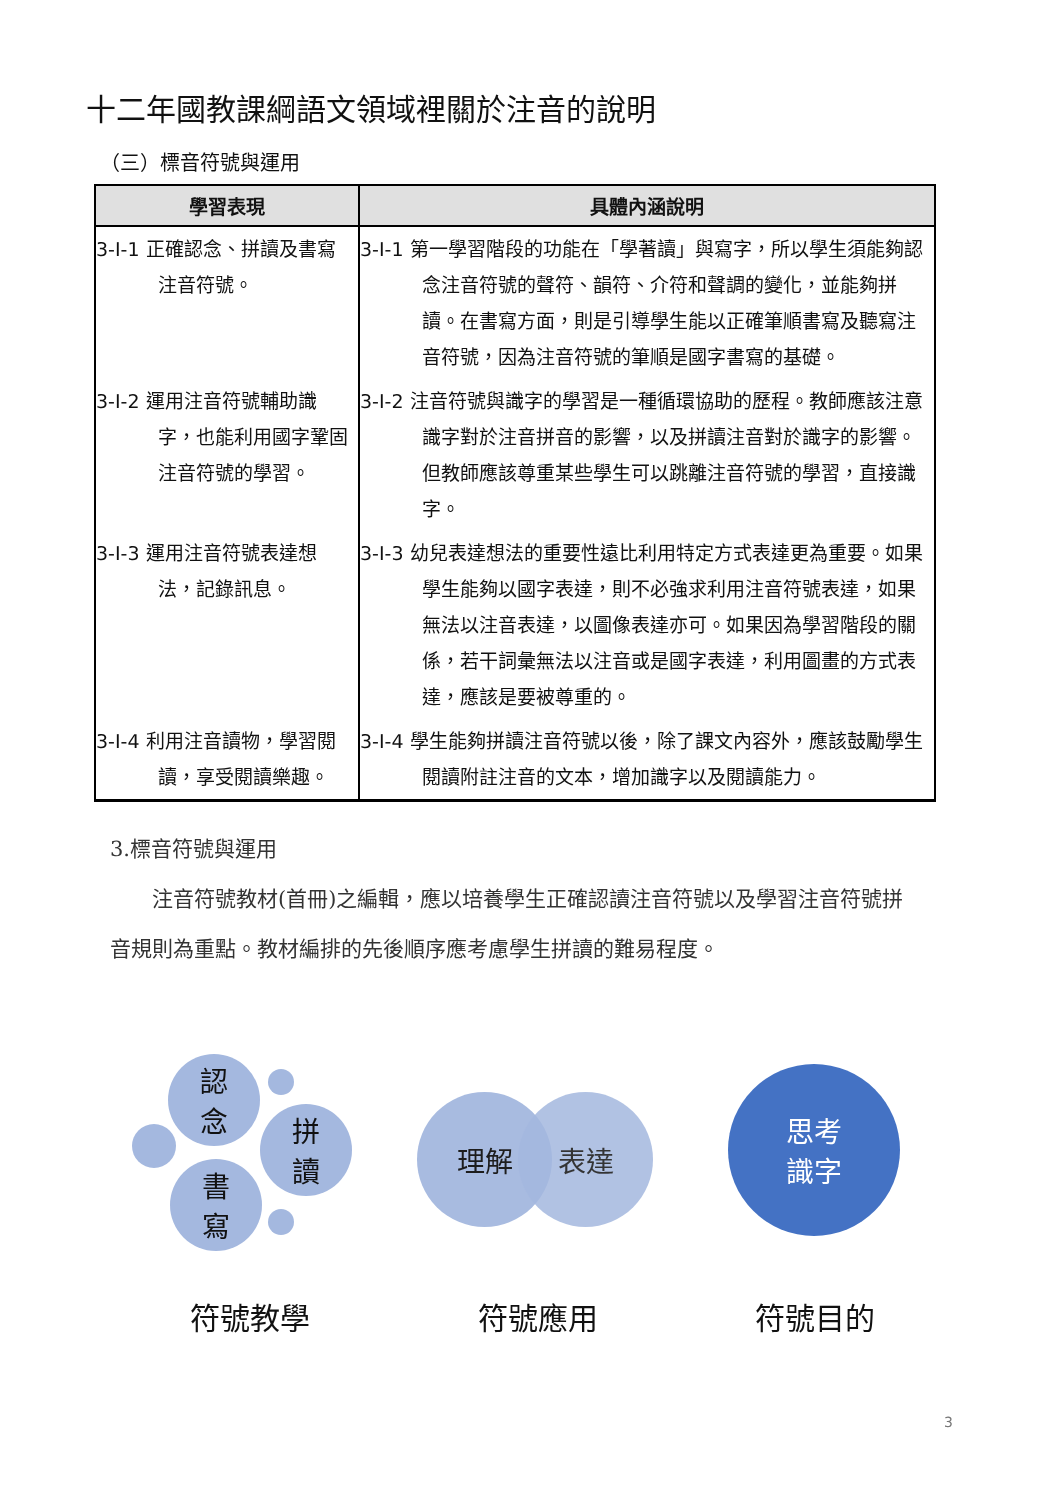十二年國教課綱語文領域裡關於注音的說明
（三）標音符號與運用
| 學習表現 | 具體內涵說明 |
| --- | --- |
| 3-I-1 正確認念、拼讀及書寫注音符號。 | 3-I-1 第一學習階段的功能在「學著讀」與寫字，所以學生須能夠認念注音符號的聲符、韻符、介符和聲調的變化，並能夠拼讀。在書寫方面，則是引導學生能以正確筆順書寫及聽寫注音符號，因為注音符號的筆順是國字書寫的基礎。 |
| 3-I-2 運用注音符號輔助識字，也能利用國字鞏固注音符號的學習。 | 3-I-2 注音符號與識字的學習是一種循環協助的歷程。教師應該注意識字對於注音拼音的影響，以及拼讀注音對於識字的影響。但教師應該尊重某些學生可以跳離注音符號的學習，直接識字。 |
| 3-I-3 運用注音符號表達想法，記錄訊息。 | 3-I-3 幼兒表達想法的重要性遠比利用特定方式表達更為重要。如果學生能夠以國字表達，則不必強求利用注音符號表達，如果無法以注音表達，以圖像表達亦可。如果因為學習階段的關係，若干詞彙無法以注音或是國字表達，利用圖畫的方式表達，應該是要被尊重的。 |
| 3-I-4 利用注音讀物，學習閱讀，享受閱讀樂趣。 | 3-I-4 學生能夠拼讀注音符號以後，除了課文內容外，應該鼓勵學生閱讀附註注音的文本，增加識字以及閱讀能力。 |
3.標音符號與運用
　　注音符號教材(首冊)之編輯，應以培養學生正確認讀注音符號以及學習注音符號拼音規則為重點。教材編排的先後順序應考慮學生拼讀的難易程度。
認
念
拼
讀
書
寫
理解 表達
思考
識字
符號教學 符號應用 符號目的
3